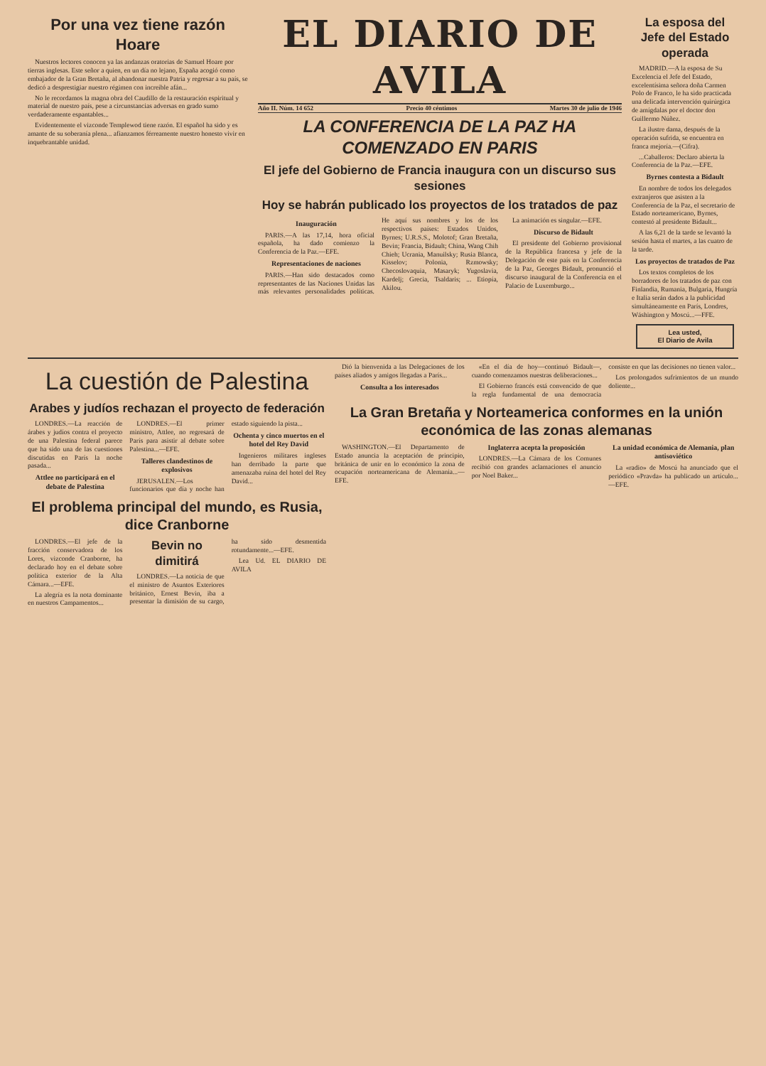Por una vez tiene razón Hoare
Nuestros lectores conocen ya las andanzas oratorias de Samuel Hoare por tierras inglesas. Este señor a quien, en un día no lejano, España acogió como embajador de la Gran Bretaña, al abandonar nuestra Patria y regresar a su país, se dedicó a desprestigiar nuestro régimen con increíble afán...
No le recordamos la magna obra del Caudillo de la restauración espiritual y material de nuestro país, pese a circunstancias adversas en grado sumo verdaderamente espantables...
Evidentemente el vizconde Templewod tiene razón. El español ha sido y es amante de su soberanía plena... afianzamos férreamente nuestro honesto vivir en inquebrantable unidad.
EL DIARIO DE AVILA
Año II. Núm. 14 652 Precio 40 céntimos Martes 30 de julio de 1946
LA CONFERENCIA DE LA PAZ HA COMENZADO EN PARIS
El jefe del Gobierno de Francia inaugura con un discurso sus sesiones
Hoy se habrán publicado los proyectos de los tratados de paz
Inauguración
PARIS.—A las 17,14, hora oficial española, ha dado comienzo la Conferencia de la Paz.—EFE.
Representaciones de naciones
PARIS.—Han sido destacados como representantes de las Naciones Unidas las más relevantes personalidades políticas. He aquí sus nombres y los de los respectivos países: Estados Unidos, Byrnes; U.R.S.S., Molotof; Gran Bretaña, Bevin; Francia, Bidault; China, Wang Chih Chieh; Ucrania, Manuilsky; Rusia Blanca, Kisselov; Polonia, Rzmowsky; Checoslovaquia, Masaryk; Yugoslavia, Kardelj; Grecia, Tsaldaris; ... Etiopía, Akilou.
La animación es singular.—EFE.
Discurso de Bidault
El presidente del Gobierno provisional de la República francesa y jefe de la Delegación de este país en la Conferencia de la Paz, Georges Bidault, pronunció el discurso inaugural de la Conferencia en el Palacio de Luxemburgo...
La esposa del Jefe del Estado operada
MADRID.—A la esposa de Su Excelencia el Jefe del Estado, excelentísima señora doña Carmen Polo de Franco, le ha sido practicada una delicada intervención quirúrgica de amígdalas por el doctor don Guillermo Núñez.
La ilustre dama, después de la operación sufrida, se encuentra en franca mejoría.—(Cifra).
...Caballeros: Declaro abierta la Conferencia de la Paz.—EFE.
Byrnes contesta a Bidault
En nombre de todos los delegados extranjeros que asisten a la Conferencia de la Paz, el secretario de Estado norteamericano, Byrnes, contestó al presidente Bidault...
A las 6,21 de la tarde se levantó la sesión hasta el martes, a las cuatro de la tarde.
Los proyectos de tratados de Paz
Los textos completos de los borradores de los tratados de paz con Finlandia, Rumania, Bulgaria, Hungría e Italia serán dados a la publicidad simultáneamente en París, Londres, Wáshington y Moscú...—FFE.
Lea usted,
El Diario de Avila
La cuestión de Palestina
Arabes y judíos rechazan el proyecto de federación
LONDRES.—La reacción de árabes y judíos contra el proyecto de una Palestina federal parece que ha sido una de las cuestiones discutidas en París la noche pasada...
Attlee no participará en el debate de Palestina
LONDRES.—El primer ministro, Attlee, no regresará de París para asistir al debate sobre Palestina...—EFE.
Talleres clandestinos de explosivos
JERUSALEN.—Los funcionarios que día y noche han estado siguiendo la pista...
Ochenta y cinco muertos en el hotel del Rey David
Ingenieros militares ingleses han derribado la parte que amenazaba ruina del hotel del Rey David...
El problema principal del mundo, es Rusia, dice Cranborne
LONDRES.—El jefe de la fracción conservadora de los Lores, vizconde Cranborne, ha declarado hoy en el debate sobre política exterior de la Alta Cámara...—EFE.
La alegría es la nota dominante en nuestros Campamentos...
Bevin no dimitirá
LONDRES.—La noticia de que el ministro de Asuntos Exteriores británico, Ernest Bevin, iba a presentar la dimisión de su cargo, ha sido desmentida rotundamente...—EFE.
Lea Ud. EL DIARIO DE AVILA
Dió la bienvenida a las Delegaciones de los países aliados y amigos llegadas a París...
Consulta a los interesados
«En el día de hoy—continuó Bidault—, cuando comenzamos nuestras deliberaciones...
El Gobierno francés está convencido de que la regla fundamental de una democracia consiste en que las decisiones no tienen valor...
Los prolongados sufrimientos de un mundo doliente...
La Gran Bretaña y Norteamerica conformes en la unión económica de las zonas alemanas
WASHINGTON.—El Departamento de Estado anuncia la aceptación de principio, británica de unir en lo económico la zona de ocupación norteamericana de Alemania...—EFE.
Inglaterra acepta la proposición
LONDRES.—La Cámara de los Comunes recibió con grandes aclamaciones el anuncio por Noel Baker...
La unidad económica de Alemania, plan antisoviético
La «radio» de Moscú ha anunciado que el periódico «Pravda» ha publicado un artículo...—EFE.